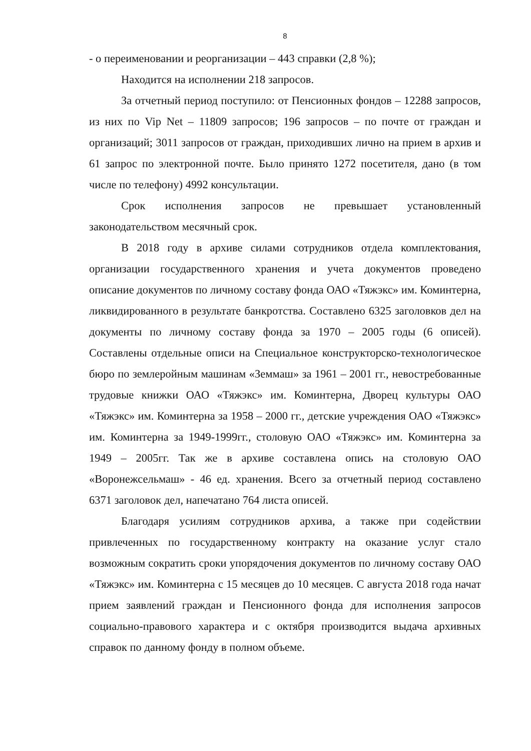8
- о переименовании и реорганизации – 443 справки (2,8 %);
Находится на исполнении 218 запросов.
За отчетный период поступило: от Пенсионных фондов – 12288 запросов, из них по Vip Net – 11809 запросов; 196 запросов – по почте от граждан и организаций; 3011 запросов от граждан, приходивших лично на прием в архив и 61 запрос по электронной почте. Было принято 1272 посетителя, дано (в том числе по телефону) 4992 консультации.
Срок исполнения запросов не превышает установленный законодательством месячный срок.
В 2018 году в архиве силами сотрудников отдела комплектования, организации государственного хранения и учета документов проведено описание документов по личному составу фонда ОАО «Тяжэкс» им. Коминтерна, ликвидированного в результате банкротства. Составлено 6325 заголовков дел на документы по личному составу фонда за 1970 – 2005 годы (6 описей). Составлены отдельные описи на Специальное конструкторско-технологическое бюро по землеройным машинам «Земмаш» за 1961 – 2001 гг., невостребованные трудовые книжки ОАО «Тяжэкс» им. Коминтерна, Дворец культуры ОАО «Тяжэкс» им. Коминтерна за 1958 – 2000 гг., детские учреждения ОАО «Тяжэкс» им. Коминтерна за 1949-1999гг., столовую ОАО «Тяжэкс» им. Коминтерна за 1949 – 2005гг. Так же в архиве составлена опись на столовую ОАО «Воронежсельмаш» - 46 ед. хранения. Всего за отчетный период составлено 6371 заголовок дел, напечатано 764 листа описей.
Благодаря усилиям сотрудников архива, а также при содействии привлеченных по государственному контракту на оказание услуг стало возможным сократить сроки упорядочения документов по личному составу ОАО «Тяжэкс» им. Коминтерна с 15 месяцев до 10 месяцев. С августа 2018 года начат прием заявлений граждан и Пенсионного фонда для исполнения запросов социально-правового характера и с октября производится выдача архивных справок по данному фонду в полном объеме.